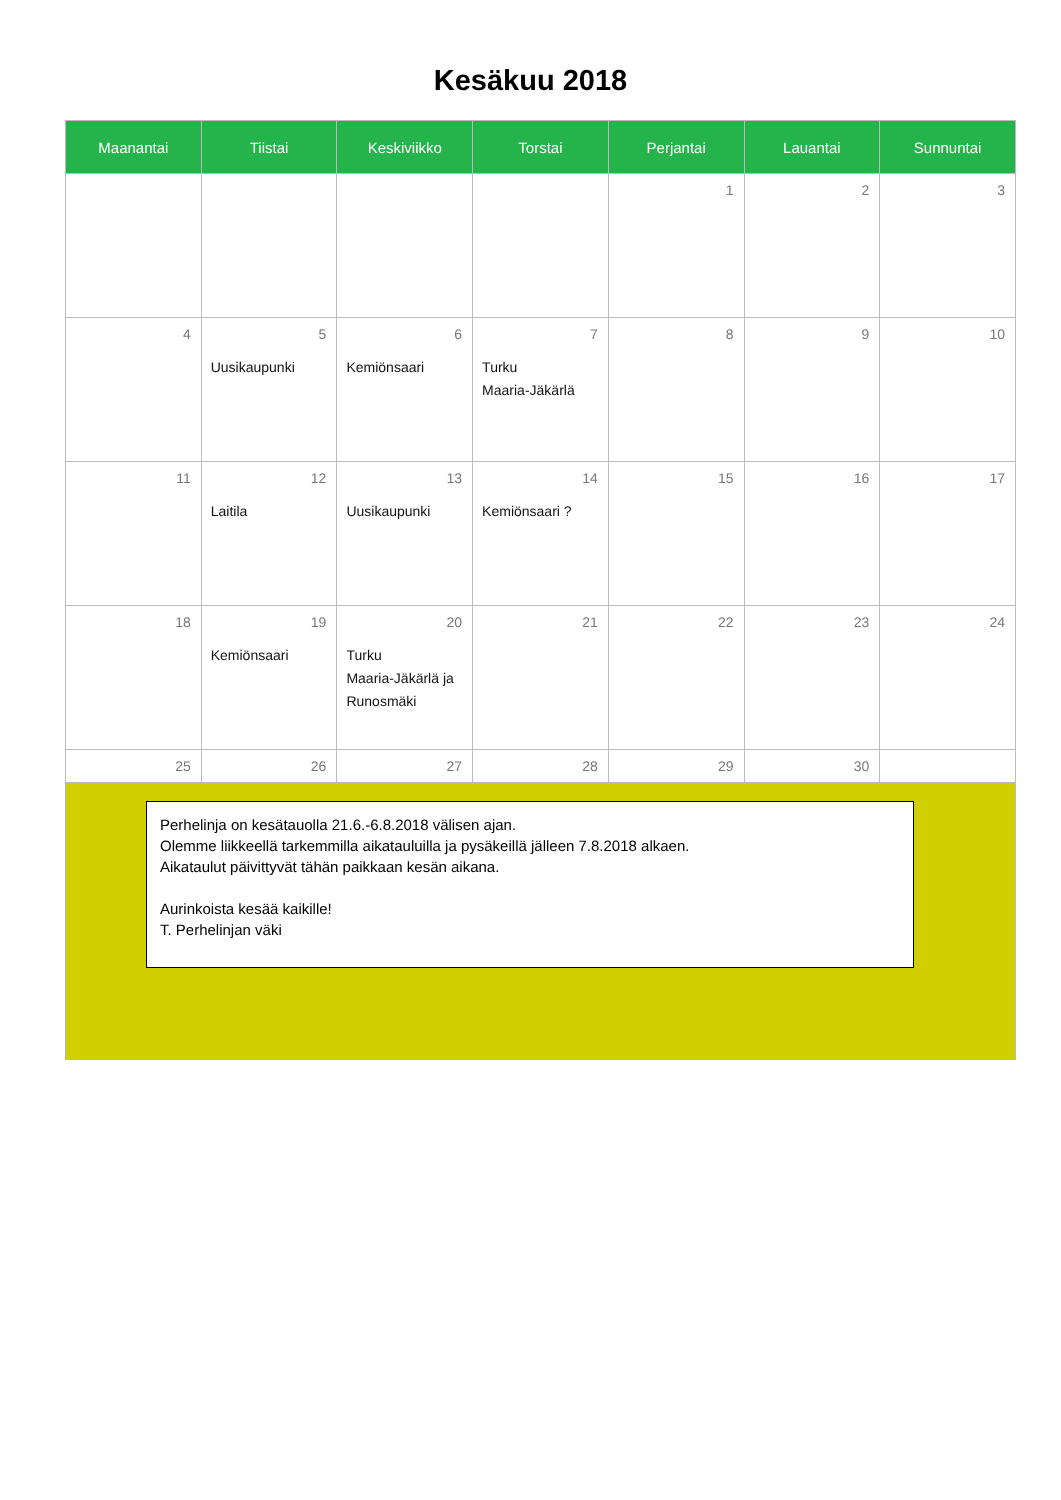Kesäkuu 2018
| Maanantai | Tiistai | Keskiviikko | Torstai | Perjantai | Lauantai | Sunnuntai |
| --- | --- | --- | --- | --- | --- | --- |
| | | | | 1 | 2 | 3 |
| 4 | 5 Uusikaupunki | 6 Kemiönsaari | 7 Turku Maaria-Jäkärlä | 8 | 9 | 10 |
| 11 | 12 Laitila | 13 Uusikaupunki | 14 Kemiönsaari ? | 15 | 16 | 17 |
| 18 | 19 Kemiönsaari | 20 Turku Maaria-Jäkärlä ja Runosmäki | 21 | 22 | 23 | 24 |
| 25 | 26 | 27 | 28 | 29 | 30 | |
| Perhelinja on kesätauolla 21.6.-6.8.2018 välisen ajan. Olemme liikkeellä tarkemmilla aikatauluilla ja pysäkeillä jälleen 7.8.2018 alkaen. Aikataulut päivittyvät tähän paikkaan kesän aikana. Aurinkoista kesää kaikille! T. Perhelinjan väki | | | | | | |